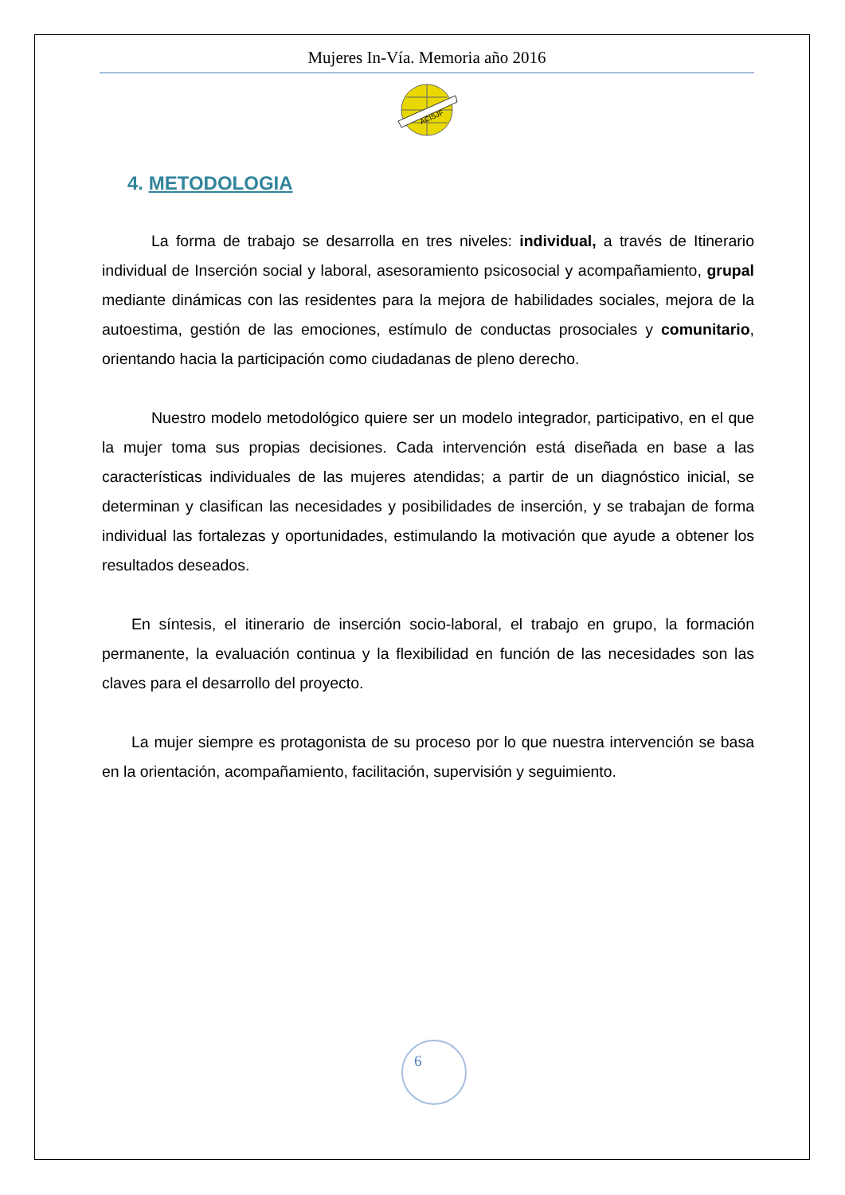Mujeres In-Vía. Memoria año 2016
ACISJF
4. METODOLOGIA
La forma de trabajo se desarrolla en tres niveles: individual, a través de Itinerario individual de Inserción social y laboral, asesoramiento psicosocial y acompañamiento, grupal mediante dinámicas con las residentes para la mejora de habilidades sociales, mejora de la autoestima, gestión de las emociones, estímulo de conductas prosociales y comunitario, orientando hacia la participación como ciudadanas de pleno derecho.
Nuestro modelo metodológico quiere ser un modelo integrador, participativo, en el que la mujer toma sus propias decisiones. Cada intervención está diseñada en base a las características individuales de las mujeres atendidas; a partir de un diagnóstico inicial, se determinan y clasifican las necesidades y posibilidades de inserción, y se trabajan de forma individual las fortalezas y oportunidades, estimulando la motivación que ayude a obtener los resultados deseados.
En síntesis, el itinerario de inserción socio-laboral, el trabajo en grupo, la formación permanente, la evaluación continua y la flexibilidad en función de las necesidades son las claves para el desarrollo del proyecto.
La mujer siempre es protagonista de su proceso por lo que nuestra intervención se basa en la orientación, acompañamiento, facilitación, supervisión y seguimiento.
6